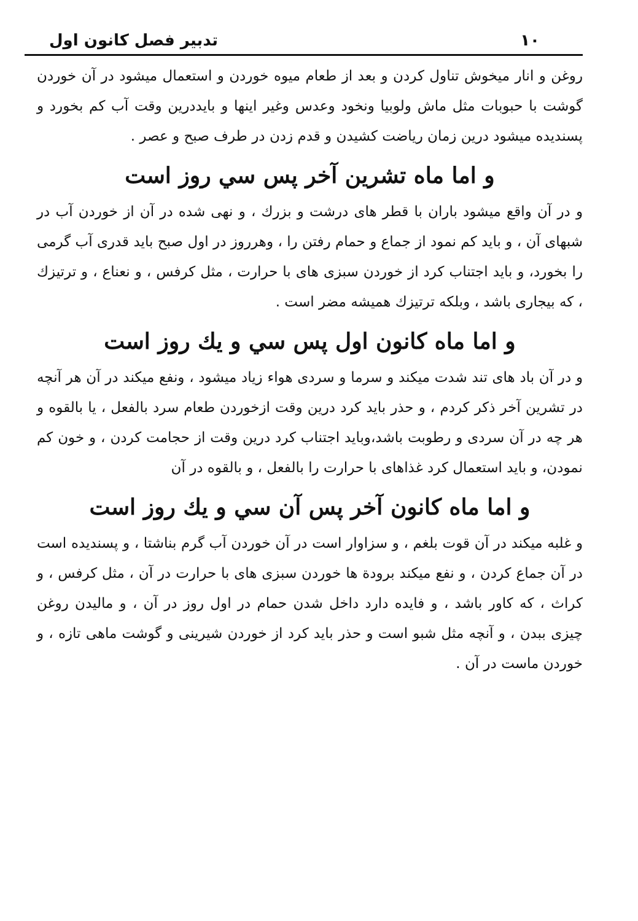١٠ تدبير فصل كانون اول
روغن و انار ميخوش تناول كردن و بعد از طعام ميوه خوردن و استعمال ميشود در آن خوردن گوشت با حبوبات مثل ماش ولوبيا ونخود وعدس وغير اينها و بايددرين وقت آب كم بخورد و پسنديده ميشود درين زمان رياضت كشيدن و قدم زدن در طرف صبح و عصر .
و اما ماه تشرين آخر پس سي روز است
و در آن واقع ميشود باران با قطر هاى درشت و بزرك ، و نهى شده در آن از خوردن آب در شبهاى آن ، و بايد كم نمود از جماع و حمام رفتن را ، وهرروز در اول صبح بايد قدرى آب گرمى را بخورد، و بايد اجتناب كرد از خوردن سبزى هاى با حرارت ، مثل كرفس ، و نعناع ، و ترتيزك ، كه بيجارى باشد ، وبلكه ترتيزك هميشه مضر است .
و اما ماه كانون اول پس سي و يك روز است
و در آن باد هاى تند شدت ميكند و سرما و سردى هواء زياد ميشود ، ونفع ميكند در آن هر آنچه در تشرين آخر ذكر كردم ، و حذر بايد كرد درين وقت ازخوردن طعام سرد بالفعل ، يا بالقوه و هر چه در آن سردى و رطوبت باشد،وبايد اجتناب كرد درين وقت از حجامت كردن ، و خون كم نمودن، و بايد استعمال كرد غذاهاى با حرارت را بالفعل ، و بالقوه در آن
و اما ماه كانون آخر پس آن سي و يك روز است
و غلبه ميكند در آن قوت بلغم ، و سزاوار است در آن خوردن آب گرم بناشتا ، و پسنديده است در آن جماع كردن ، و نفع ميكند برودة ها خوردن سبزى هاى با حرارت در آن ، مثل كرفس ، و كراث ، كه كاور باشد ، و فايده دارد داخل شدن حمام در اول روز در آن ، و ماليدن روغن چيزى ببدن ، و آنچه مثل شبو است و حذر بايد كرد از خوردن شيرينى و گوشت ماهى تازه ، و خوردن ماست در آن .